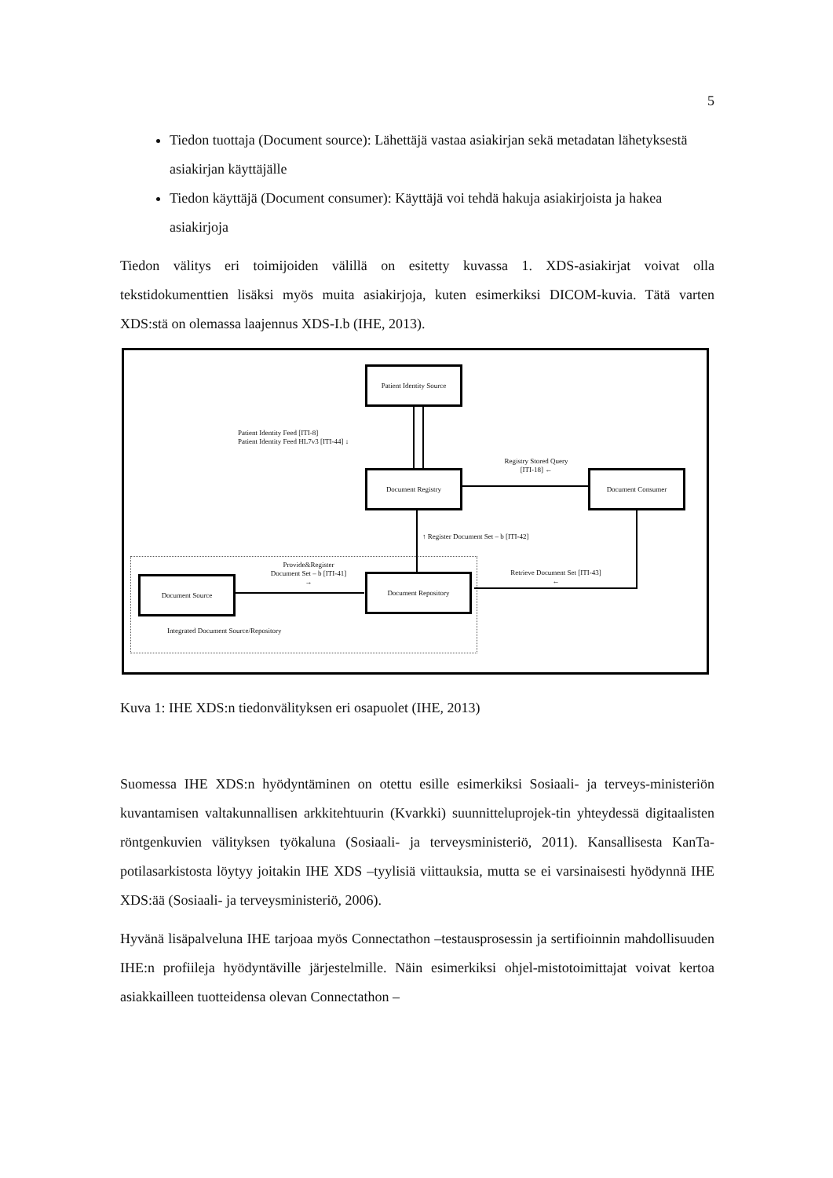5
Tiedon tuottaja (Document source): Lähettäjä vastaa asiakirjan sekä metadatan lähetyksestä asiakirjan käyttäjälle
Tiedon käyttäjä (Document consumer): Käyttäjä voi tehdä hakuja asiakirjoista ja hakea asiakirjoja
Tiedon välitys eri toimijoiden välillä on esitetty kuvassa 1. XDS-asiakirjat voivat olla tekstidokumenttien lisäksi myös muita asiakirjoja, kuten esimerkiksi DICOM-kuvia. Tätä varten XDS:stä on olemassa laajennus XDS-I.b (IHE, 2013).
Patient Identity Source
Document Registry Document Consumer
Document Repository
Document Source
Patient Identity Feed [ITI-8]
Patient Identity Feed HL7v3 [ITI-44] ↓
Registry Stored Query
[ITI-18] ←
↑ Register Document Set – b [ITI-42]
Provide&Register
Document Set – b [ITI-41]
→
Retrieve Document Set [ITI-43]
←
Integrated Document Source/Repository
Kuva 1: IHE XDS:n tiedonvälityksen eri osapuolet (IHE, 2013)
Suomessa IHE XDS:n hyödyntäminen on otettu esille esimerkiksi Sosiaali- ja terveys-ministeriön kuvantamisen valtakunnallisen arkkitehtuurin (Kvarkki) suunnitteluprojek-tin yhteydessä digitaalisten röntgenkuvien välityksen työkaluna (Sosiaali- ja terveysministeriö, 2011). Kansallisesta KanTa-potilasarkistosta löytyy joitakin IHE XDS –tyylisiä viittauksia, mutta se ei varsinaisesti hyödynnä IHE XDS:ää (Sosiaali- ja terveysministeriö, 2006).
Hyvänä lisäpalveluna IHE tarjoaa myös Connectathon –testausprosessin ja sertifioinnin mahdollisuuden IHE:n profiileja hyödyntäville järjestelmille. Näin esimerkiksi ohjel-mistotoimittajat voivat kertoa asiakkailleen tuotteidensa olevan Connectathon –